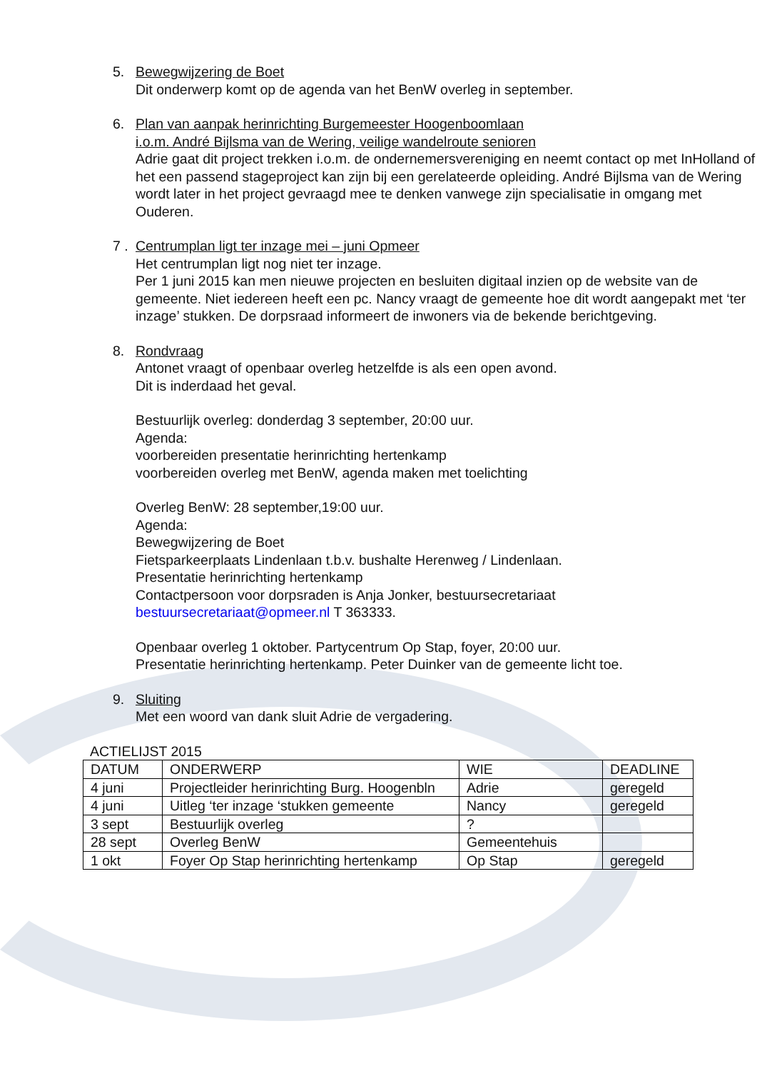5. Bewegwijzering de Boet
Dit onderwerp komt op de agenda van het BenW overleg in september.
6. Plan van aanpak herinrichting Burgemeester Hoogenboomlaan
i.o.m. André Bijlsma van de Wering, veilige wandelroute senioren
Adrie gaat dit project trekken i.o.m. de ondernemersvereniging en neemt contact op met InHolland of het een passend stageproject kan zijn bij een gerelateerde opleiding. André Bijlsma van de Wering wordt later in het project gevraagd mee te denken vanwege zijn specialisatie in omgang met Ouderen.
7 . Centrumplan ligt ter inzage mei – juni Opmeer
Het centrumplan ligt nog niet ter inzage.
Per 1 juni 2015 kan men nieuwe projecten en besluiten digitaal inzien op de website van de gemeente. Niet iedereen heeft een pc. Nancy vraagt de gemeente hoe dit wordt aangepakt met ‘ter inzage’ stukken. De dorpsraad informeert de inwoners via de bekende berichtgeving.
8. Rondvraag
Antonet vraagt of openbaar overleg hetzelfde is als een open avond.
Dit is inderdaad het geval.
Bestuurlijk overleg: donderdag 3 september, 20:00 uur.
Agenda:
voorbereiden presentatie herinrichting hertenkamp
voorbereiden overleg met BenW, agenda maken met toelichting
Overleg BenW: 28 september,19:00 uur.
Agenda:
Bewegwijzering de Boet
Fietsparkeerplaats Lindenlaan t.b.v. bushalte Herenweg / Lindenlaan.
Presentatie herinrichting hertenkamp
Contactpersoon voor dorpsraden is Anja Jonker, bestuursecretariaat
bestuursecretariaat@opmeer.nl T 363333.
Openbaar overleg 1 oktober. Partycentrum Op Stap, foyer, 20:00 uur.
Presentatie herinrichting hertenkamp. Peter Duinker van de gemeente licht toe.
9. Sluiting
Met een woord van dank sluit Adrie de vergadering.
ACTIELIJST 2015
| DATUM | ONDERWERP | WIE | DEADLINE |
| --- | --- | --- | --- |
| 4 juni | Projectleider herinrichting Burg. Hoogenbln | Adrie | geregeld |
| 4 juni | Uitleg ‘ter inzage ‘stukken gemeente | Nancy | geregeld |
| 3 sept | Bestuurlijk overleg | ? | |
| 28 sept | Overleg BenW | Gemeentehuis | |
| 1 okt | Foyer Op Stap herinrichting hertenkamp | Op Stap | geregeld |